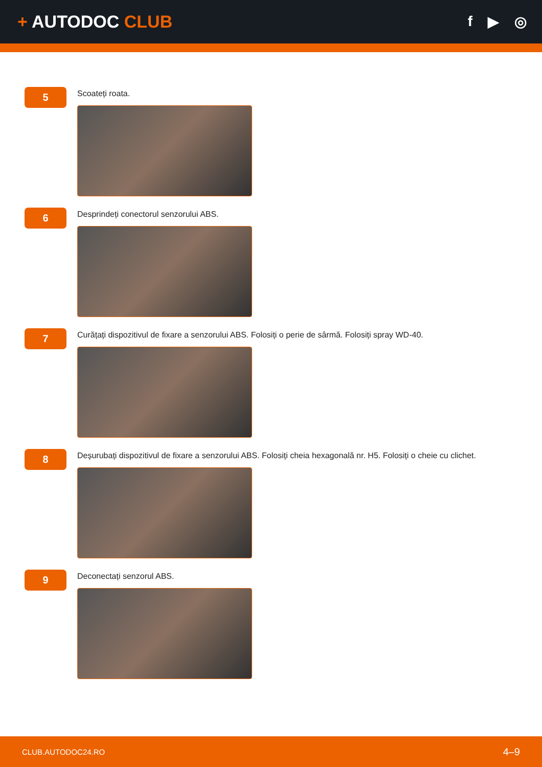+ AUTODOC CLUB
f ▶ ◎
5
Scoateți roata.
6
Desprindeți conectorul senzorului ABS.
7
Curățați dispozitivul de fixare a senzorului ABS. Folosiți o perie de sârmă. Folosiți spray WD-40.
8
Deșurubați dispozitivul de fixare a senzorului ABS. Folosiți cheia hexagonală nr. H5. Folosiți o cheie cu clichet.
9
Deconectați senzorul ABS.
CLUB.AUTODOC24.RO 4–9